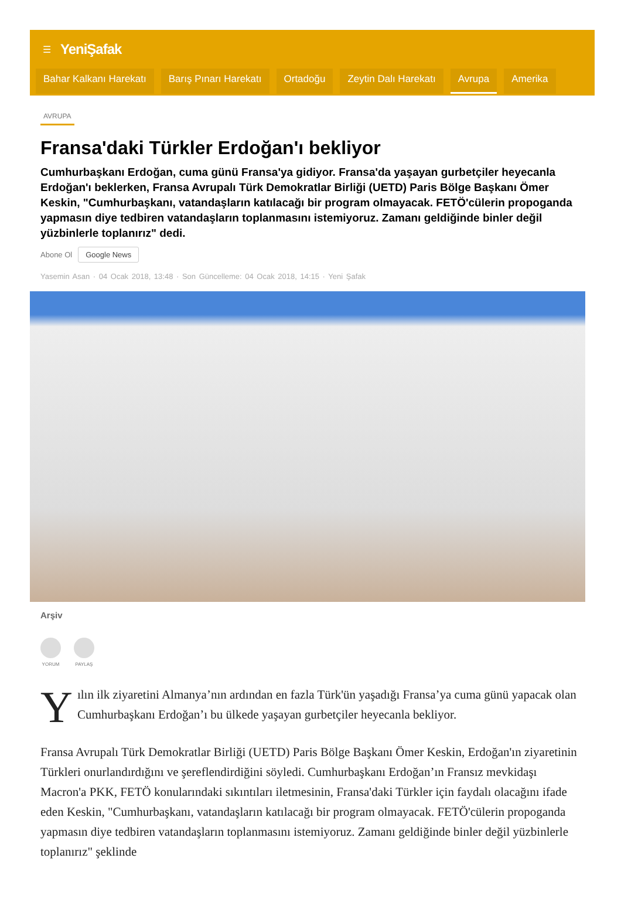☰ YeniŞafak
Bahar Kalkanı Harekatı Barış Pınarı Harekatı Ortadoğu Zeytin Dalı Harekatı Avrupa Amerika
AVRUPA
Fransa'daki Türkler Erdoğan'ı bekliyor
Cumhurbaşkanı Erdoğan, cuma günü Fransa'ya gidiyor. Fransa'da yaşayan gurbetçiler heyecanla Erdoğan'ı beklerken, Fransa Avrupalı Türk Demokratlar Birliği (UETD) Paris Bölge Başkanı Ömer Keskin, "Cumhurbaşkanı, vatandaşların katılacağı bir program olmayacak. FETÖ'cülerin propoganda yapmasın diye tedbiren vatandaşların toplanmasını istemiyoruz. Zamanı geldiğinde binler değil yüzbinlerle toplanırız" dedi.
Abone Ol Google News
Yasemin Asan · 04 Ocak 2018, 13:48 · Son Güncelleme: 04 Ocak 2018, 14:15 · Yeni Şafak
Arşiv
YORUM PAYLAŞ
Yılın ilk ziyaretini Almanya’nın ardından en fazla Türk'ün yaşadığı Fransa’ya cuma günü yapacak olan Cumhurbaşkanı Erdoğan’ı bu ülkede yaşayan gurbetçiler heyecanla bekliyor.
Fransa Avrupalı Türk Demokratlar Birliği (UETD) Paris Bölge Başkanı Ömer Keskin, Erdoğan'ın ziyaretinin Türkleri onurlandırdığını ve şereflendirdiğini söyledi. Cumhurbaşkanı Erdoğan’ın Fransız mevkidaşı Macron'a PKK, FETÖ konularındaki sıkıntıları iletmesinin, Fransa'daki Türkler için faydalı olacağını ifade eden Keskin, "Cumhurbaşkanı, vatandaşların katılacağı bir program olmayacak. FETÖ'cülerin propoganda yapmasın diye tedbiren vatandaşların toplanmasını istemiyoruz. Zamanı geldiğinde binler değil yüzbinlerle toplanırız" şeklinde